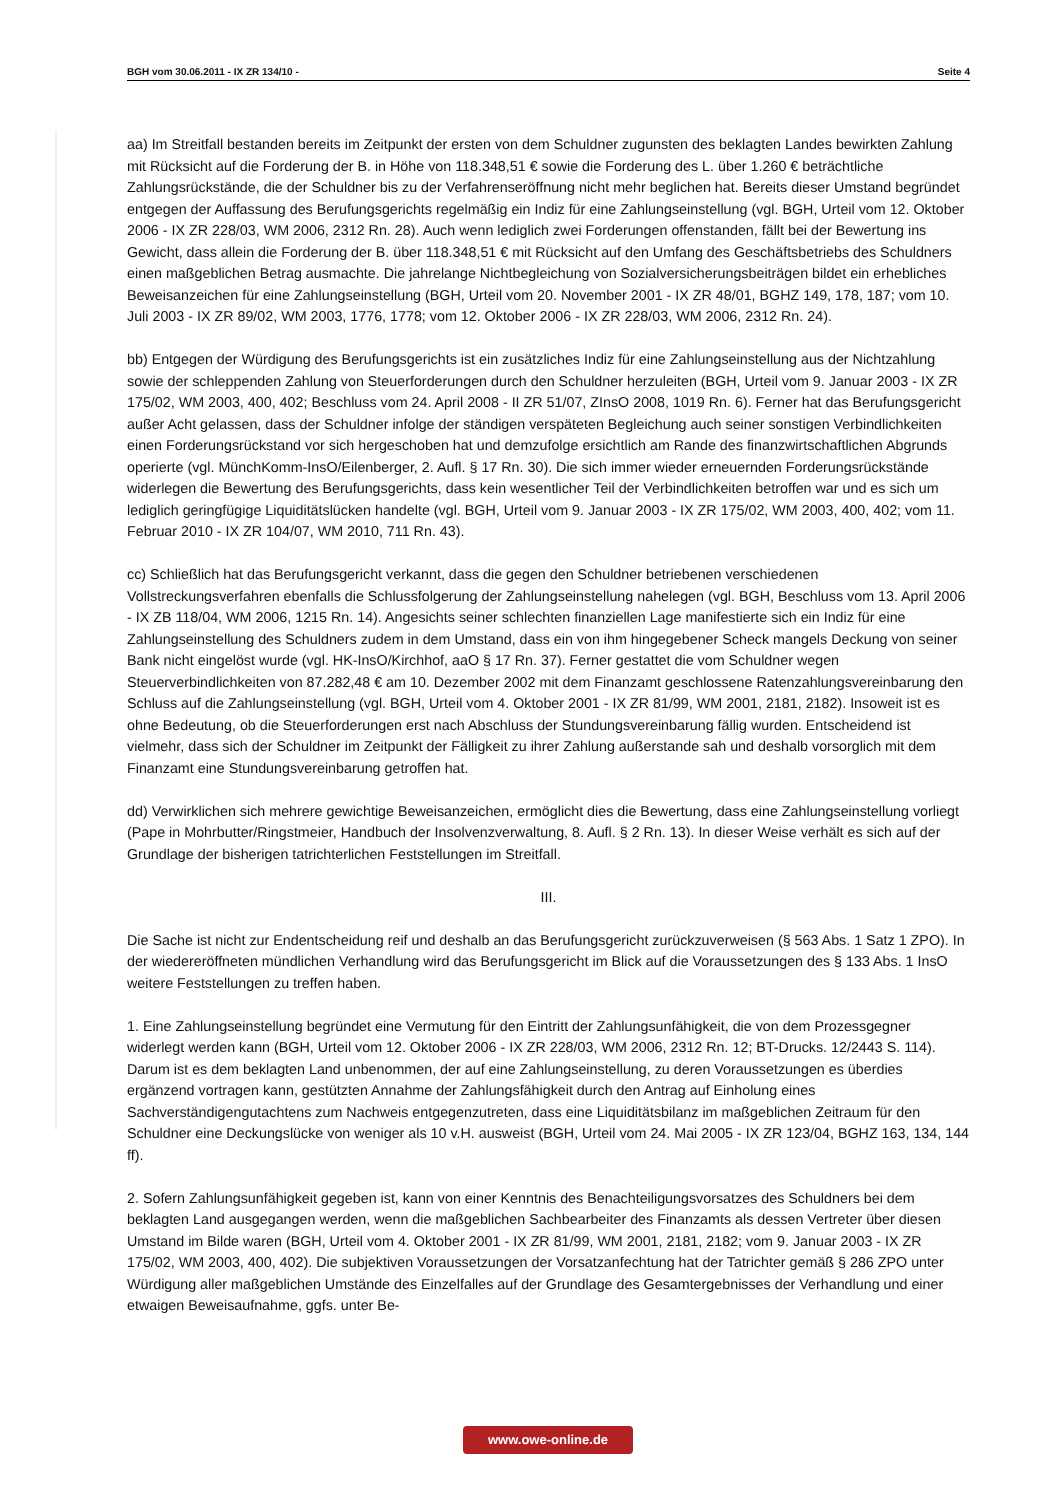BGH vom 30.06.2011 - IX ZR 134/10 - Seite 4
aa) Im Streitfall bestanden bereits im Zeitpunkt der ersten von dem Schuldner zugunsten des beklagten Landes bewirkten Zahlung mit Rücksicht auf die Forderung der B. in Höhe von 118.348,51 € sowie die Forderung des L. über 1.260 € beträchtliche Zahlungsrückstände, die der Schuldner bis zu der Verfahrenseröffnung nicht mehr beglichen hat. Bereits dieser Umstand begründet entgegen der Auffassung des Berufungsgerichts regelmäßig ein Indiz für eine Zahlungseinstellung (vgl. BGH, Urteil vom 12. Oktober 2006 - IX ZR 228/03, WM 2006, 2312 Rn. 28). Auch wenn lediglich zwei Forderungen offenstanden, fällt bei der Bewertung ins Gewicht, dass allein die Forderung der B. über 118.348,51 € mit Rücksicht auf den Umfang des Geschäftsbetriebs des Schuldners einen maßgeblichen Betrag ausmachte. Die jahrelange Nichtbegleichung von Sozialversicherungsbeiträgen bildet ein erhebliches Beweisanzeichen für eine Zahlungseinstellung (BGH, Urteil vom 20. November 2001 - IX ZR 48/01, BGHZ 149, 178, 187; vom 10. Juli 2003 - IX ZR 89/02, WM 2003, 1776, 1778; vom 12. Oktober 2006 - IX ZR 228/03, WM 2006, 2312 Rn. 24).
bb) Entgegen der Würdigung des Berufungsgerichts ist ein zusätzliches Indiz für eine Zahlungseinstellung aus der Nichtzahlung sowie der schleppenden Zahlung von Steuerforderungen durch den Schuldner herzuleiten (BGH, Urteil vom 9. Januar 2003 - IX ZR 175/02, WM 2003, 400, 402; Beschluss vom 24. April 2008 - II ZR 51/07, ZInsO 2008, 1019 Rn. 6). Ferner hat das Berufungsgericht außer Acht gelassen, dass der Schuldner infolge der ständigen verspäteten Begleichung auch seiner sonstigen Verbindlichkeiten einen Forderungsrückstand vor sich hergeschoben hat und demzufolge ersichtlich am Rande des finanzwirtschaftlichen Abgrunds operierte (vgl. MünchKomm-InsO/Eilenberger, 2. Aufl. § 17 Rn. 30). Die sich immer wieder erneuernden Forderungsrückstände widerlegen die Bewertung des Berufungsgerichts, dass kein wesentlicher Teil der Verbindlichkeiten betroffen war und es sich um lediglich geringfügige Liquiditätslücken handelte (vgl. BGH, Urteil vom 9. Januar 2003 - IX ZR 175/02, WM 2003, 400, 402; vom 11. Februar 2010 - IX ZR 104/07, WM 2010, 711 Rn. 43).
cc) Schließlich hat das Berufungsgericht verkannt, dass die gegen den Schuldner betriebenen verschiedenen Vollstreckungsverfahren ebenfalls die Schlussfolgerung der Zahlungseinstellung nahelegen (vgl. BGH, Beschluss vom 13. April 2006 - IX ZB 118/04, WM 2006, 1215 Rn. 14). Angesichts seiner schlechten finanziellen Lage manifestierte sich ein Indiz für eine Zahlungseinstellung des Schuldners zudem in dem Umstand, dass ein von ihm hingegebener Scheck mangels Deckung von seiner Bank nicht eingelöst wurde (vgl. HK-InsO/Kirchhof, aaO § 17 Rn. 37). Ferner gestattet die vom Schuldner wegen Steuerverbindlichkeiten von 87.282,48 € am 10. Dezember 2002 mit dem Finanzamt geschlossene Ratenzahlungsvereinbarung den Schluss auf die Zahlungseinstellung (vgl. BGH, Urteil vom 4. Oktober 2001 - IX ZR 81/99, WM 2001, 2181, 2182). Insoweit ist es ohne Bedeutung, ob die Steuerforderungen erst nach Abschluss der Stundungsvereinbarung fällig wurden. Entscheidend ist vielmehr, dass sich der Schuldner im Zeitpunkt der Fälligkeit zu ihrer Zahlung außerstande sah und deshalb vorsorglich mit dem Finanzamt eine Stundungsvereinbarung getroffen hat.
dd) Verwirklichen sich mehrere gewichtige Beweisanzeichen, ermöglicht dies die Bewertung, dass eine Zahlungseinstellung vorliegt (Pape in Mohrbutter/Ringstmeier, Handbuch der Insolvenzverwaltung, 8. Aufl. § 2 Rn. 13). In dieser Weise verhält es sich auf der Grundlage der bisherigen tatrichterlichen Feststellungen im Streitfall.
III.
Die Sache ist nicht zur Endentscheidung reif und deshalb an das Berufungsgericht zurückzuverweisen (§ 563 Abs. 1 Satz 1 ZPO). In der wiedereröffneten mündlichen Verhandlung wird das Berufungsgericht im Blick auf die Voraussetzungen des § 133 Abs. 1 InsO weitere Feststellungen zu treffen haben.
1. Eine Zahlungseinstellung begründet eine Vermutung für den Eintritt der Zahlungsunfähigkeit, die von dem Prozessgegner widerlegt werden kann (BGH, Urteil vom 12. Oktober 2006 - IX ZR 228/03, WM 2006, 2312 Rn. 12; BT-Drucks. 12/2443 S. 114). Darum ist es dem beklagten Land unbenommen, der auf eine Zahlungseinstellung, zu deren Voraussetzungen es überdies ergänzend vortragen kann, gestützten Annahme der Zahlungsfähigkeit durch den Antrag auf Einholung eines Sachverständigengutachtens zum Nachweis entgegenzutreten, dass eine Liquiditätsbilanz im maßgeblichen Zeitraum für den Schuldner eine Deckungslücke von weniger als 10 v.H. ausweist (BGH, Urteil vom 24. Mai 2005 - IX ZR 123/04, BGHZ 163, 134, 144 ff).
2. Sofern Zahlungsunfähigkeit gegeben ist, kann von einer Kenntnis des Benachteiligungsvorsatzes des Schuldners bei dem beklagten Land ausgegangen werden, wenn die maßgeblichen Sachbearbeiter des Finanzamts als dessen Vertreter über diesen Umstand im Bilde waren (BGH, Urteil vom 4. Oktober 2001 - IX ZR 81/99, WM 2001, 2181, 2182; vom 9. Januar 2003 - IX ZR 175/02, WM 2003, 400, 402). Die subjektiven Voraussetzungen der Vorsatzanfechtung hat der Tatrichter gemäß § 286 ZPO unter Würdigung aller maßgeblichen Umstände des Einzelfalles auf der Grundlage des Gesamtergebnisses der Verhandlung und einer etwaigen Beweisaufnahme, ggfs. unter Be-
www.owe-online.de